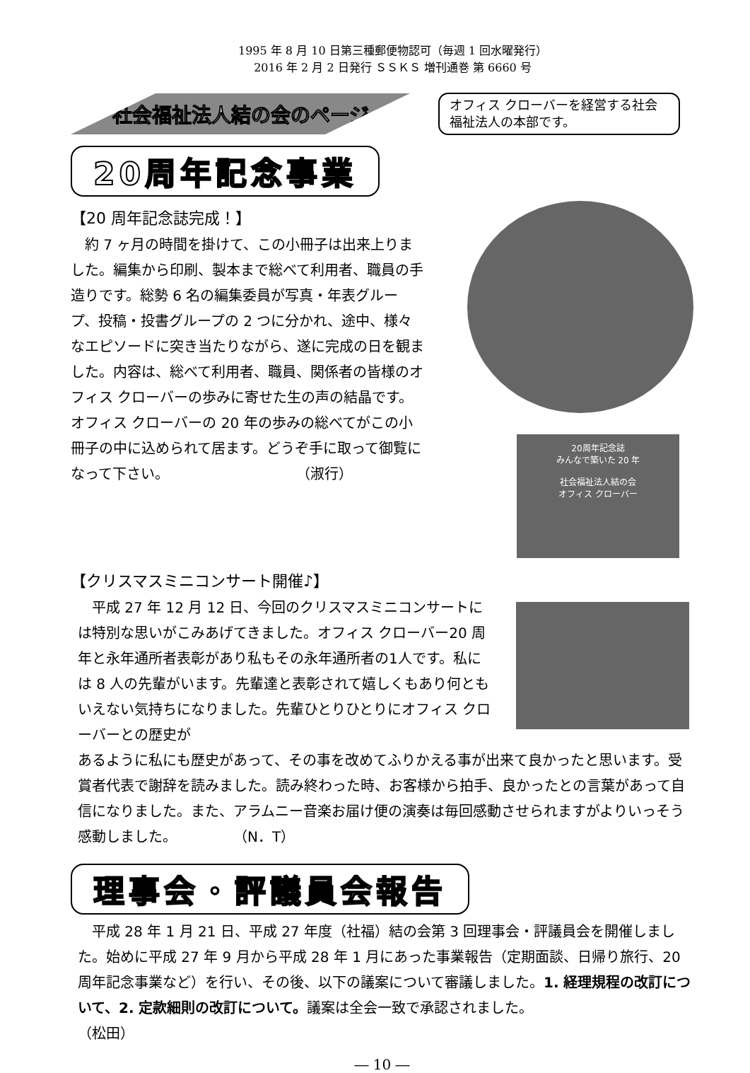1995 年 8 月 10 日第三種郵便物認可（毎週 1 回水曜発行）
2016 年 2 月 2 日発行 ＳＳＫＳ 増刊通巻 第 6660 号
社会福祉法人結の会のページ
オフィス クローバーを経営する社会福祉法人の本部です。
20周年記念事業
【20 周年記念誌完成！】
　約 7 ヶ月の時間を掛けて、この小冊子は出来上りました。編集から印刷、製本まで総べて利用者、職員の手造りです。総勢 6 名の編集委員が写真・年表グループ、投稿・投書グループの 2 つに分かれ、途中、様々なエピソードに突き当たりながら、遂に完成の日を観ました。内容は、総べて利用者、職員、関係者の皆様のオフィス クローバーの歩みに寄せた生の声の結晶です。オフィス クローバーの 20 年の歩みの総べてがこの小冊子の中に込められて居ます。どうぞ手に取って御覧になって下さい。　　　　　　　　　　（淑行）
20周年記念誌
みんなで築いた 20 年
社会福祉法人結の会
オフィス クローバー
【クリスマスミニコンサート開催♪】
　平成 27 年 12 月 12 日、今回のクリスマスミニコンサートには特別な思いがこみあげてきました。オフィス クローバー20 周年と永年通所者表彰があり私もその永年通所者の1人です。私には 8 人の先輩がいます。先輩達と表彰されて嬉しくもあり何ともいえない気持ちになりました。先輩ひとりひとりにオフィス クローバーとの歴史が
あるように私にも歴史があって、その事を改めてふりかえる事が出来て良かったと思います。受賞者代表で謝辞を読みました。読み終わった時、お客様から拍手、良かったとの言葉があって自信になりました。また、アラムニー音楽お届け便の演奏は毎回感動させられますがよりいっそう感動しました。　　　　　（N．T）
理事会・評議員会報告
　平成 28 年 1 月 21 日、平成 27 年度（社福）結の会第 3 回理事会・評議員会を開催しました。始めに平成 27 年 9 月から平成 28 年 1 月にあった事業報告（定期面談、日帰り旅行、20 周年記念事業など）を行い、その後、以下の議案について審議しました。1. 経理規程の改訂について、2. 定款細則の改訂について。議案は全会一致で承認されました。　　　　　　　　　　　　（松田）
― 10 ―